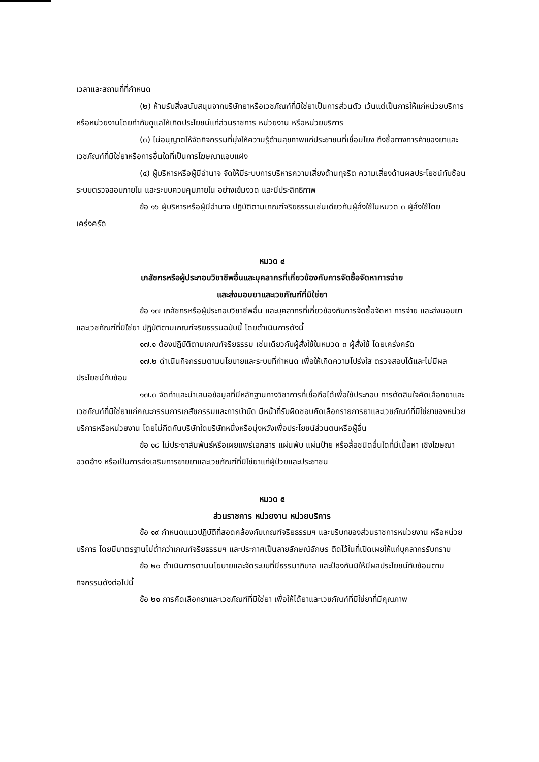เวลาและสถานที่ที่กำหนด
(๒) ห้ามรับสิ่งสนับสนุนจากบริษัทยาหรือเวชภัณฑ์ที่มิใช่ยาเป็นการส่วนตัว เว้นแต่เป็นการให้แก่หน่วยบริการหรือหน่วยงานโดยกำกับดูแลให้เกิดประโยชน์แก่ส่วนราชการ หน่วยงาน หรือหน่วยบริการ
(๓) ไม่อนุญาตให้จัดกิจกรรมที่มุ่งให้ความรู้ด้านสุขภาพแก่ประชาชนที่เชื่อมโยง ถึงชื่อทางการค้าของยาและเวชภัณฑ์ที่มิใช่ยาหรือการอื่นใดที่เป็นการโฆษณาแอบแฝง
(๔) ผู้บริหารหรือผู้มีอำนาจ จัดให้มีระบบการบริหารความเสี่ยงด้านทุจริต ความเสี่ยงด้านผลประโยชน์ทับซ้อน ระบบตรวจสอบภายใน และระบบควบคุมภายใน อย่างเข้มงวด และมีประสิทธิภาพ
ข้อ ๑๖ ผู้บริหารหรือผู้มีอำนาจ ปฏิบัติตามเกณฑ์จริยธรรมเช่นเดียวกันผู้สั่งใช้ในหมวด ๓ ผู้สั่งใช้โดยเคร่งครัด
หมวด ๔
เภสัชกรหรือผู้ประกอบวิชาชีพอื่นและบุคลากรที่เกี่ยวข้องกับการจัดซื้อจัดหาการจ่าย
และส่งมอบยาและเวชภัณฑ์ที่มิใช่ยา
ข้อ ๑๗ เภสัชกรหรือผู้ประกอบวิชาชีพอื่น และบุคลากรที่เกี่ยวข้องกับการจัดซื้อจัดหา การจ่าย และส่งมอบยาและเวชภัณฑ์ที่มิใช่ยา ปฏิบัติตามเกณฑ์จริยธรรมฉบับนี้ โดยดำเนินการดังนี้
๑๗.๑ ต้องปฏิบัติตามเกณฑ์จริยธรรม เช่นเดียวกับผู้สั่งใช้ในหมวด ๓ ผู้สั่งใช้ โดยเคร่งครัด
๑๗.๒ ดำเนินกิจกรรมตามนโยบายและระบบที่กำหนด เพื่อให้เกิดความโปร่งใส ตรวจสอบได้และไม่มีผลประโยชน์ทับซ้อน
๑๗.๓ จัดทำและนำเสนอข้อมูลที่มีหลักฐานทางวิชาการที่เชื่อถือได้เพื่อใช้ประกอบ การตัดสินใจคัดเลือกยาและเวชภัณฑ์ที่มิใช่ยาแก่คณะกรรมการเภสัชกรรมและการบำบัด มีหน้าที่รับผิดชอบคัดเลือกรายการยาและเวชภัณฑ์ที่มิใช่ยาของหน่วยบริการหรือหน่วยงาน โดยไม่กีดกันบริษัทใดบริษัทหนึ่งหรือมุ่งหวังเพื่อประโยชน์ส่วนตนหรือผู้อื่น
ข้อ ๑๘ ไม่ประชาสัมพันธ์หรือเผยแพร่เอกสาร แผ่นพับ แผ่นป้าย หรือสื่อชนิดอื่นใดที่มีเนื้อหา เชิงโฆษณาอวดอ้าง หรือเป็นการส่งเสริมการขายยาและเวชภัณฑ์ที่มิใช่ยาแก่ผู้ป่วยและประชาชน
หมวด ๕
ส่วนราชการ หน่วยงาน หน่วยบริการ
ข้อ ๑๙ กำหนดแนวปฏิบัติที่สอดคล้องกับเกณฑ์จริยธรรมฯ และบริบทของส่วนราชการหน่วยงาน หรือหน่วยบริการ โดยมีมาตรฐานไม่ต่ำกว่าเกณฑ์จริยธรรมฯ และประกาศเป็นลายลักษณ์อักษร ติดไว้ในที่เปิดเผยให้แก่บุคลากรรับทราบ
ข้อ ๒๐ ดำเนินการตามนโยบายและจัดระบบที่มีธรรมาภิบาล และป้องกันมิให้มีผลประโยชน์ทับซ้อนตามกิจกรรมดังต่อไปนี้
ข้อ ๒๑ การคัดเลือกยาและเวชภัณฑ์ที่มิใช่ยา เพื่อให้ได้ยาและเวชภัณฑ์ที่มิใช่ยาที่มีคุณภาพ